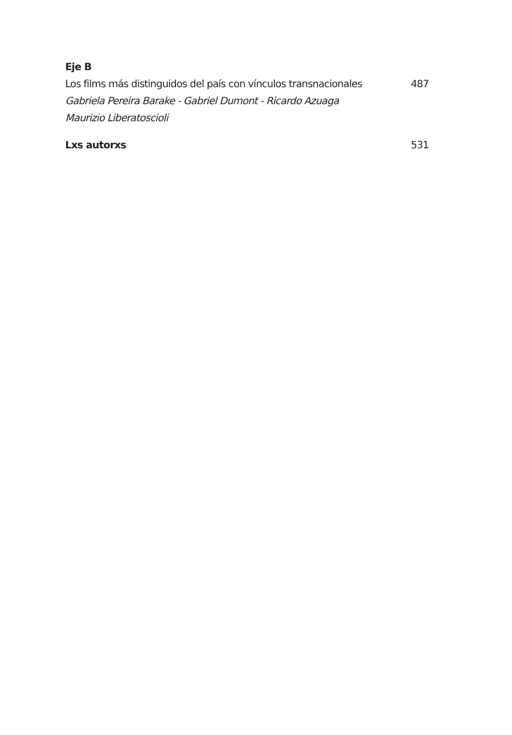Eje B
Los films más distinguidos del país con vínculos transnacionales 487
Gabriela Pereira Barake - Gabriel Dumont - Ricardo Azuaga
Maurizio Liberatoscioli
Lxs autorxs 531